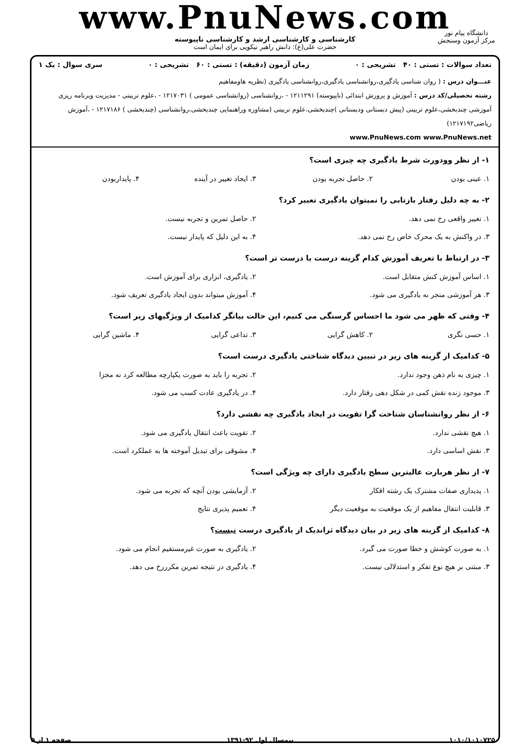www.PnuNews.com
کارشناسی و کارشناسی ارشد و کارشناسی ناپیوسته
حضرت علی(ع): دانش راهبر نیکویی برای ایمان است
دانشگاه پیام نور
مرکز آزمون وسنجش
تعداد سوالات : تستی : ۴۰ تشریحی : ۰ زمان آزمون (دقیقه) : تستی : ۶۰ تشریحی : ۰ سری سوال : یک ۱
عنـــوان درس : ( روان شناسی یادگیری،روانشناسی یادگیری،روانشناسی یادگیری (نظریه هاومفاهیم
رشته تحصیلی/کد درس : آموزش و پرورش ابتدائی (ناپیوسته) ۱۲۱۱۲۹۱ - ،روانشناسی (روانشناسی عمومی ) ۱۲۱۷۰۳۱ - ،علوم تربیتی - مدیریت وبرنامه ریزی آموزشی چندبخشی،علوم تربیتی (پیش دبستانی ودبستانی )چندبخشی،علوم تربیتی (مشاوره وراهنمایی چندبخشی،روانشناسی (چندبخشی ) ۱۲۱۷۱۸۶ - ،آموزش ریاضی۱۲۱۷۱۹۲)
www.PnuNews.com www.PnuNews.net
۱- از نظر وودورث شرط یادگیری چه چیزی است؟
| ۱. عینی بودن | ۲. حاصل تجربه بودن | ۳. ایجاد تغییر در آینده | ۴. پایداربودن |
۲- به چه دلیل رفتار بازتابی را نمیتوان یادگیری تعبیر کرد؟
| ۱. تغییر واقعی رخ نمی دهد. | ۲. حاصل تمرین و تجربه نیست. |
| ۳. در واکنش به یک محرک خاص رخ نمی دهد. | ۴. به این دلیل که پایدار نیست. |
۳- در ارتباط با تعریف آموزش کدام گزینه درست یا درست تر است؟
| ۱. اساس آموزش کنش متقابل است. | ۲. یادگیری، ابزاری برای آموزش است. |
| ۳. هر آموزشی منجر به یادگیری می شود. | ۴. آموزش میتواند بدون ایجاد یادگیری تعریف شود. |
۴- وقتی که ظهر می شود ما احساس گرسنگی می کنیم، این حالت بیانگر کدامیک از ویژگیهای زیر است؟
| ۱. حسی نگری | ۲. کاهش گرایی | ۳. تداعی گرایی | ۴. ماشین گرایی |
۵- کدامیک از گزینه های زیر در تبیین دیدگاه شناختی یادگیری درست است؟
| ۱. چیزی به نام ذهن وجود ندارد. | ۲. تجربه را باید به صورت یکپارچه مطالعه کرد نه مجزا |
| ۳. موجود زنده نقش کمی در شکل دهی رفتار دارد. | ۴. در یادگیری عادت کسب می شود. |
۶- از نظر روانشناسان شناخت گرا تقویت در ایجاد یادگیری چه نقشی دارد؟
| ۱. هیچ نقشی ندارد. | ۲. تقویت باعث انتقال یادگیری می شود. |
| ۳. نقش اساسی دارد. | ۴. مشوقی برای تبدیل آموخته ها به عملکرد است. |
۷- از نظر هربارت عالیترین سطح یادگیری دارای چه ویژگی است؟
| ۱. پدیداری صفات مشترک یک رشته افکار | ۲. آزمایشی بودن آنچه که تجربه می شود. |
| ۳. قابلیت انتقال مفاهیم از یک موقعیت به موقعیت دیگر | ۴. تعمیم پذیری نتایج |
۸- کدامیک از گزینه های زیر در بیان دیدگاه ثراندیک از یادگیری درست نیست؟
| ۱. به صورت کوشش و خطا صورت می گیرد. | ۲. یادگیری به صورت غیرمستقیم انجام می شود. |
| ۳. مبتنی بر هیچ نوع تفکر و استدلالی نیست. | ۴. یادگیری در نتیجه تمرین مکرررخ می دهد. |
۱۰۱۰/۱۰۱۰۷۲۵۰ نیمسال اول ۹۲-۱۳۹۱ صفحه ۱ از ۵